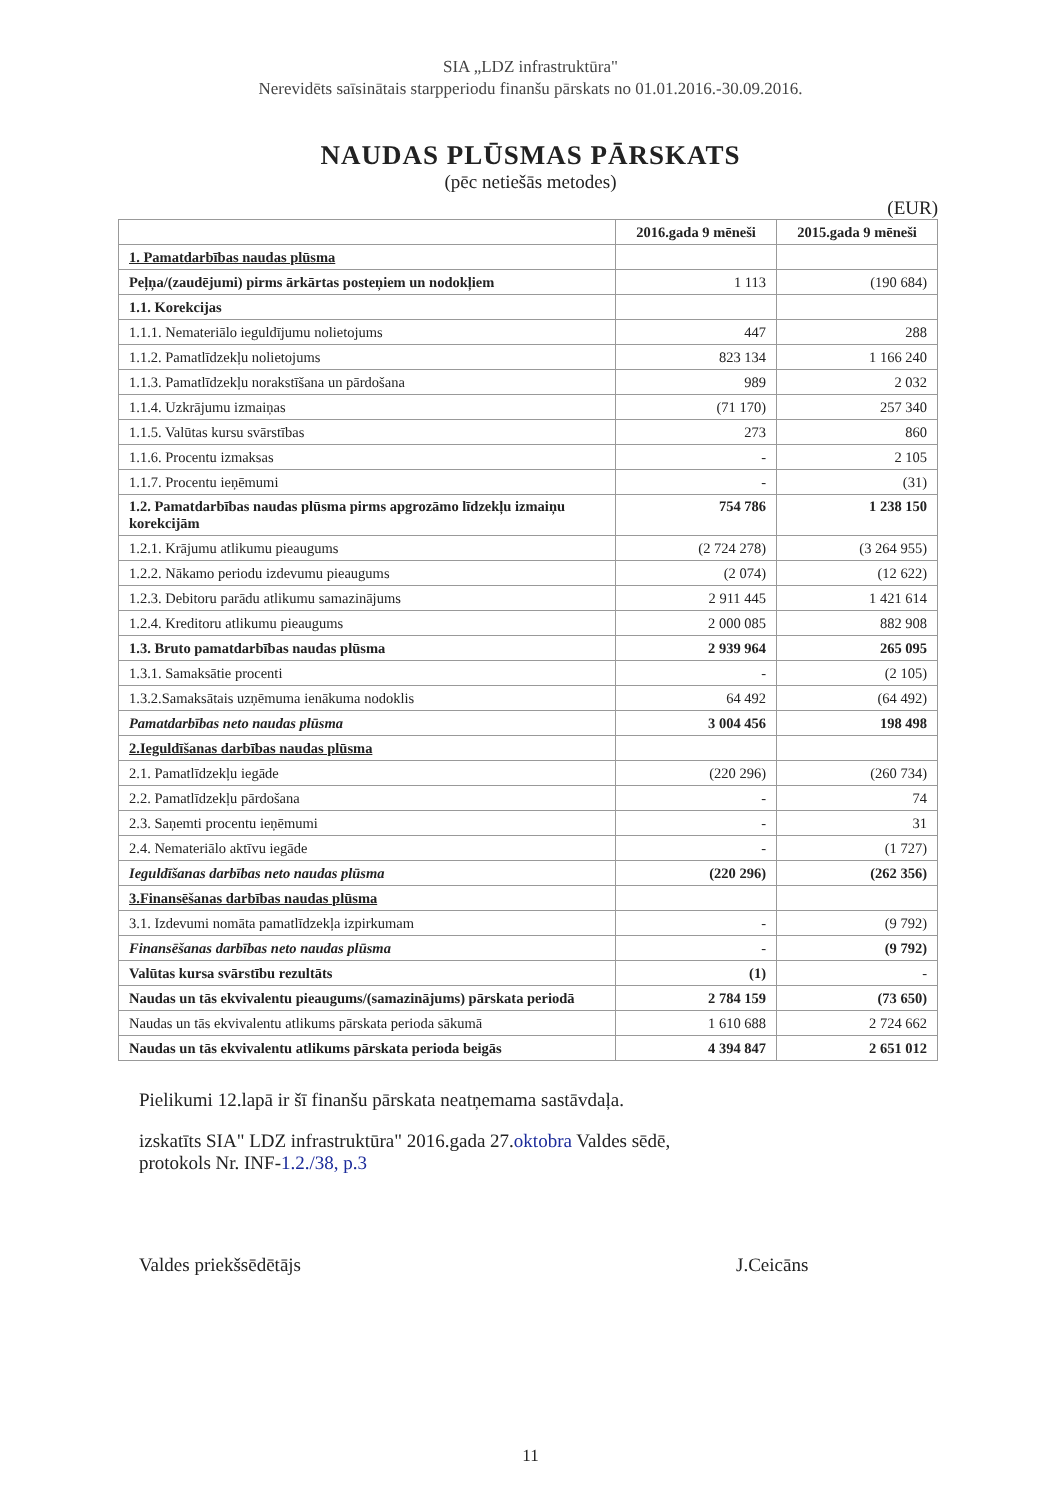SIA „LDZ infrastruktūra"
Nerevidēts saīsinātais starpperiodu finanšu pārskats no 01.01.2016.-30.09.2016.
NAUDAS PLŪSMAS PĀRSKATS
(pēc netiešās metodes)
(EUR)
| | 2016.gada 9 mēneši | 2015.gada 9 mēneši |
| --- | --- | --- |
| 1. Pamatdarbības naudas plūsma | | |
| Peļņa/(zaudējumi) pirms ārkārtas posteņiem un nodokļiem | 1 113 | (190 684) |
| 1.1. Korekcijas | | |
| 1.1.1. Nemateriālo ieguldījumu nolietojums | 447 | 288 |
| 1.1.2. Pamatlīdzekļu nolietojums | 823 134 | 1 166 240 |
| 1.1.3. Pamatlīdzekļu norakstīšana un pārdošana | 989 | 2 032 |
| 1.1.4. Uzkrājumu izmaiņas | (71 170) | 257 340 |
| 1.1.5. Valūtas kursu svārstības | 273 | 860 |
| 1.1.6. Procentu izmaksas | - | 2 105 |
| 1.1.7. Procentu ieņēmumi | - | (31) |
| 1.2. Pamatdarbības naudas plūsma pirms apgrozāmo līdzekļu izmaiņu korekcijām | 754 786 | 1 238 150 |
| 1.2.1. Krājumu atlikumu pieaugums | (2 724 278) | (3 264 955) |
| 1.2.2. Nākamo periodu izdevumu pieaugums | (2 074) | (12 622) |
| 1.2.3. Debitoru parādu atlikumu samazinājums | 2 911 445 | 1 421 614 |
| 1.2.4. Kreditoru atlikumu pieaugums | 2 000 085 | 882 908 |
| 1.3. Bruto pamatdarbības naudas plūsma | 2 939 964 | 265 095 |
| 1.3.1. Samaksātie procenti | - | (2 105) |
| 1.3.2.Samaksātais uzņēmuma ienākuma nodoklis | 64 492 | (64 492) |
| Pamatdarbības neto naudas plūsma | 3 004 456 | 198 498 |
| 2.Ieguldīšanas darbības naudas plūsma | | |
| 2.1. Pamatlīdzekļu iegāde | (220 296) | (260 734) |
| 2.2. Pamatlīdzekļu pārdošana | - | 74 |
| 2.3. Saņemti procentu ieņēmumi | - | 31 |
| 2.4. Nemateriālo aktīvu iegāde | - | (1 727) |
| Ieguldīšanas darbības neto naudas plūsma | (220 296) | (262 356) |
| 3.Finansēšanas darbības naudas plūsma | | |
| 3.1. Izdevumi nomāta pamatlīdzekļa izpirkumam | - | (9 792) |
| Finansēšanas darbības neto naudas plūsma | - | (9 792) |
| Valūtas kursa svārstību rezultāts | (1) | - |
| Naudas un tās ekvivalentu pieaugums/(samazinājums) pārskata periodā | 2 784 159 | (73 650) |
| Naudas un tās ekvivalentu atlikums pārskata perioda sākumā | 1 610 688 | 2 724 662 |
| Naudas un tās ekvivalentu atlikums pārskata perioda beigās | 4 394 847 | 2 651 012 |
Pielikumi 12.lapā ir šī finanšu pārskata neatņemama sastāvdaļa.
izskatīts SIA" LDZ infrastruktūra" 2016.gada 27.oktobra Valdes sēdē,
protokols Nr. INF-1.2./38, p.3
Valdes priekšsēdētājs J.Ceicāns
11